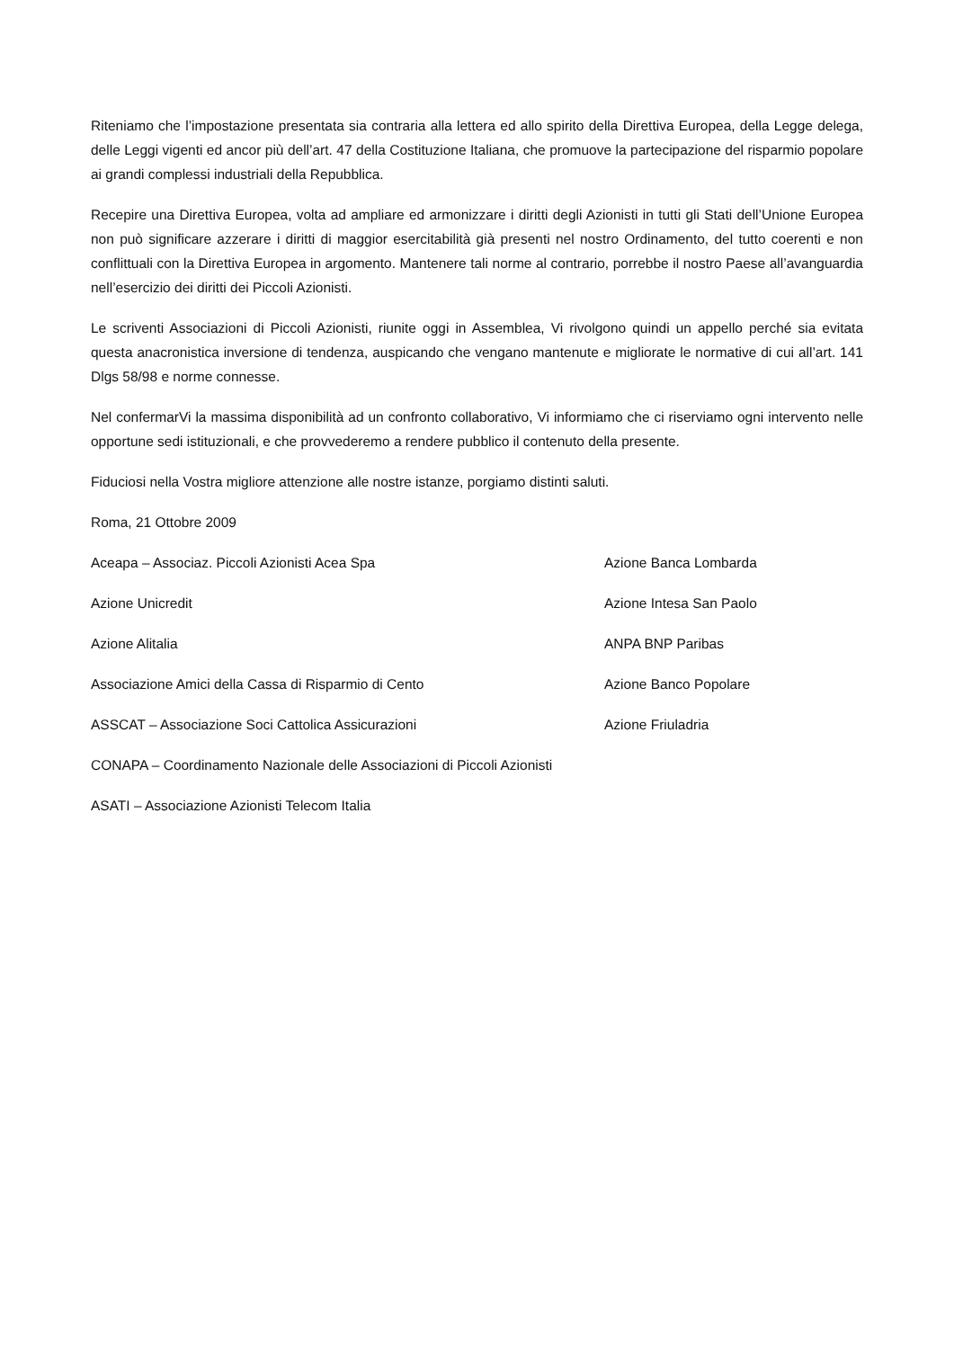Riteniamo che l’impostazione presentata sia contraria alla lettera ed allo spirito della Direttiva Europea, della Legge delega, delle Leggi vigenti ed ancor più dell’art. 47 della Costituzione Italiana, che promuove la partecipazione del risparmio popolare ai grandi complessi industriali della Repubblica.
Recepire una Direttiva Europea, volta ad ampliare ed armonizzare i diritti degli Azionisti in tutti gli Stati dell’Unione Europea non può significare azzerare i diritti di maggior esercitabilità già presenti nel nostro Ordinamento, del tutto coerenti e non conflittuali con la Direttiva Europea in argomento. Mantenere tali norme al contrario, porrebbe il nostro Paese all’avanguardia nell’esercizio dei diritti dei Piccoli Azionisti.
Le scriventi Associazioni di Piccoli Azionisti, riunite oggi in Assemblea, Vi rivolgono quindi un appello perché sia evitata questa anacronistica inversione di tendenza, auspicando che vengano mantenute e migliorate le normative di cui all’art. 141 Dlgs 58/98 e norme connesse.
Nel confermarVi la massima disponibilità ad un confronto collaborativo, Vi informiamo che ci riserviamo ogni intervento nelle opportune sedi istituzionali, e che provvederemo a rendere pubblico il contenuto della presente.
Fiduciosi nella Vostra migliore attenzione alle nostre istanze, porgiamo distinti saluti.
Roma, 21 Ottobre 2009
Aceapa – Associaz. Piccoli Azionisti Acea Spa Azione Banca Lombarda
Azione Unicredit Azione Intesa San Paolo
Azione Alitalia ANPA BNP Paribas
Associazione Amici della Cassa di Risparmio di Cento Azione Banco Popolare
ASSCAT – Associazione Soci Cattolica Assicurazioni Azione Friuladria
CONAPA – Coordinamento Nazionale delle Associazioni di Piccoli Azionisti
ASATI – Associazione Azionisti Telecom Italia